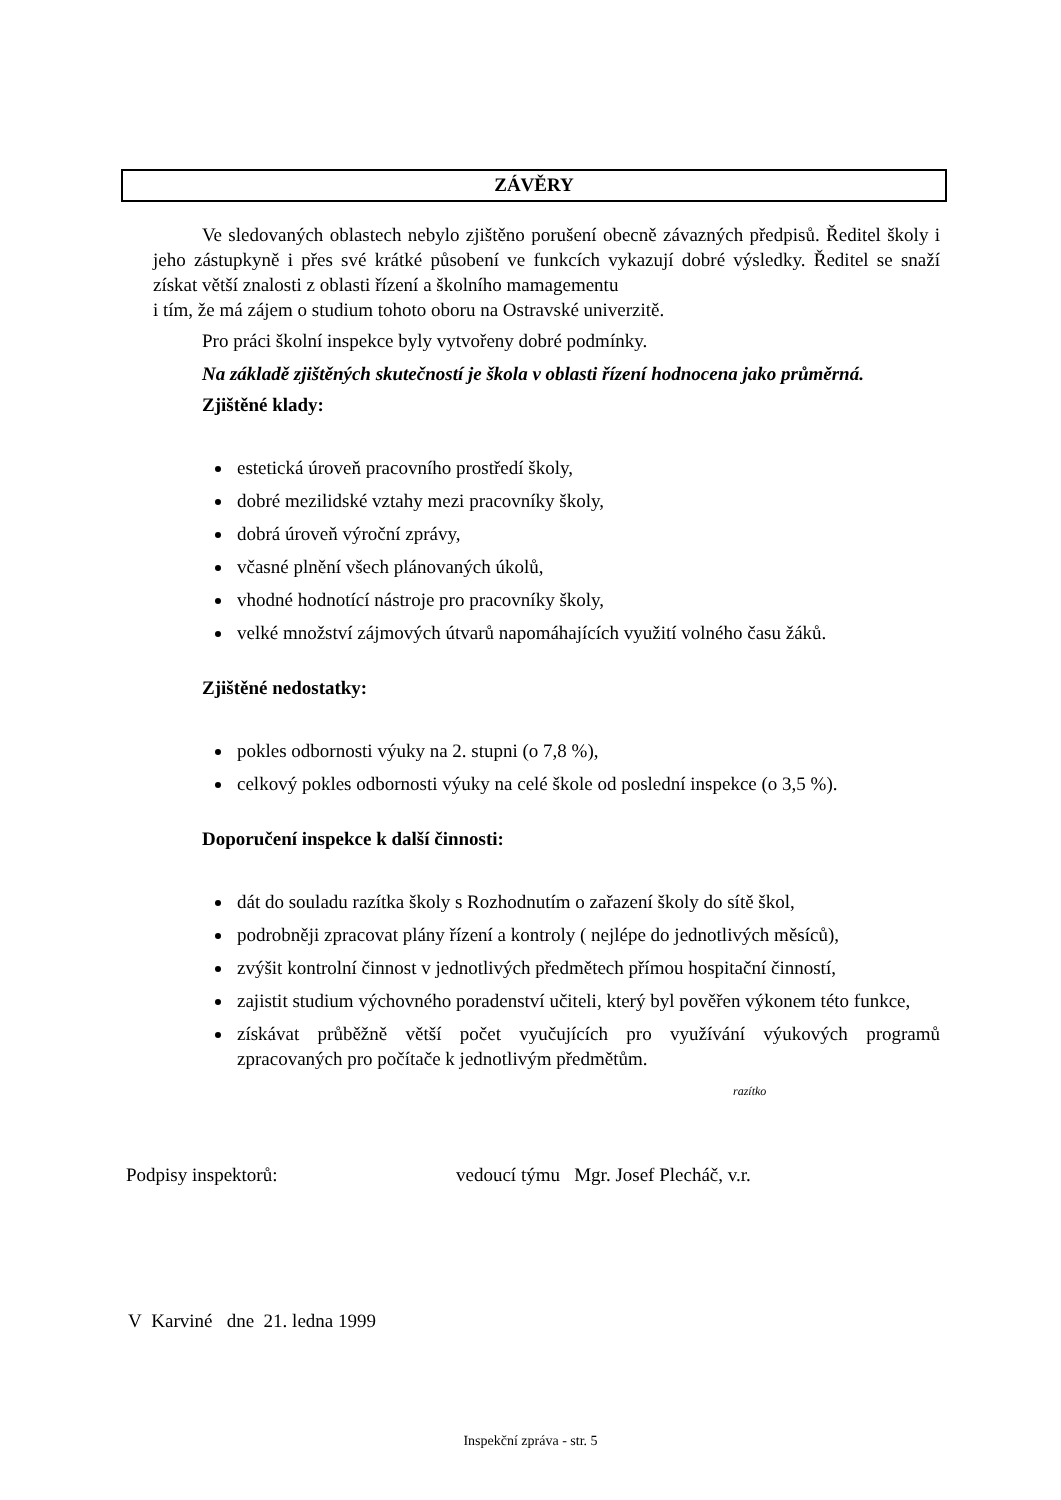ZÁVĚRY
Ve sledovaných oblastech nebylo zjištěno porušení obecně závazných předpisů. Ředitel školy i jeho zástupkyně i přes své krátké působení ve funkcích vykazují dobré výsledky. Ředitel se snaží získat větší znalosti z oblasti řízení a školního mamagementu
i tím, že má zájem o studium tohoto oboru na Ostravské univerzitě.
Pro práci školní inspekce byly vytvořeny dobré podmínky.
Na základě zjištěných skutečností je škola v oblasti řízení hodnocena jako průměrná.
Zjištěné klady:
estetická úroveň pracovního prostředí školy,
dobré mezilidské vztahy mezi pracovníky školy,
dobrá úroveň výroční zprávy,
včasné plnění všech plánovaných úkolů,
vhodné hodnotící nástroje pro pracovníky školy,
velké množství zájmových útvarů napomáhajících využití volného času žáků.
Zjištěné nedostatky:
pokles odbornosti výuky na 2. stupni (o 7,8 %),
celkový pokles odbornosti výuky na celé škole od poslední inspekce (o 3,5 %).
Doporučení inspekce k další činnosti:
dát do souladu razítka školy s Rozhodnutím o zařazení školy do sítě škol,
podrobněji zpracovat plány řízení a kontroly ( nejlépe do jednotlivých měsíců),
zvýšit kontrolní činnost v jednotlivých předmětech přímou hospitační činností,
zajistit studium výchovného poradenství učiteli, který byl pověřen výkonem této funkce,
získávat průběžně větší počet vyučujících pro využívání výukových programů zpracovaných pro počítače k jednotlivým předmětům.
razítko
Podpisy inspektorů: vedoucí týmu Mgr. Josef Plecháč, v.r.
V Karviné dne 21. ledna 1999
Inspekční zpráva - str. 5